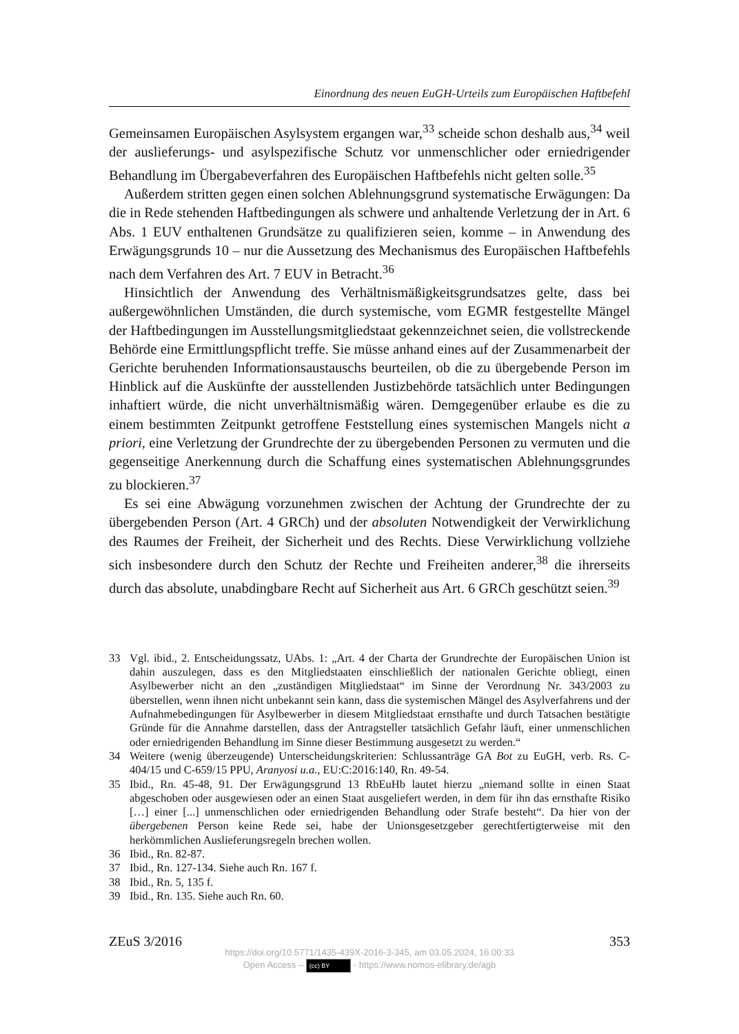Einordnung des neuen EuGH-Urteils zum Europäischen Haftbefehl
Gemeinsamen Europäischen Asylsystem ergangen war,<sup>33</sup> scheide schon deshalb aus,<sup>34</sup> weil der auslieferungs- und asylspezifische Schutz vor unmenschlicher oder erniedrigender Behandlung im Übergabeverfahren des Europäischen Haftbefehls nicht gelten solle.<sup>35</sup>
Außerdem stritten gegen einen solchen Ablehnungsgrund systematische Erwägungen: Da die in Rede stehenden Haftbedingungen als schwere und anhaltende Verletzung der in Art. 6 Abs. 1 EUV enthaltenen Grundsätze zu qualifizieren seien, komme – in Anwendung des Erwägungsgrunds 10 – nur die Aussetzung des Mechanismus des Europäischen Haftbefehls nach dem Verfahren des Art. 7 EUV in Betracht.<sup>36</sup>
Hinsichtlich der Anwendung des Verhältnismäßigkeitsgrundsatzes gelte, dass bei außergewöhnlichen Umständen, die durch systemische, vom EGMR festgestellte Mängel der Haftbedingungen im Ausstellungsmitgliedstaat gekennzeichnet seien, die vollstreckende Behörde eine Ermittlungspflicht treffe. Sie müsse anhand eines auf der Zusammenarbeit der Gerichte beruhenden Informationsaustauschs beurteilen, ob die zu übergebende Person im Hinblick auf die Auskünfte der ausstellenden Justizbehörde tatsächlich unter Bedingungen inhaftiert würde, die nicht unverhältnismäßig wären. Demgegenüber erlaube es die zu einem bestimmten Zeitpunkt getroffene Feststellung eines systemischen Mangels nicht a priori, eine Verletzung der Grundrechte der zu übergebenden Personen zu vermuten und die gegenseitige Anerkennung durch die Schaffung eines systematischen Ablehnungsgrundes zu blockieren.<sup>37</sup>
Es sei eine Abwägung vorzunehmen zwischen der Achtung der Grundrechte der zu übergebenden Person (Art. 4 GRCh) und der absoluten Notwendigkeit der Verwirklichung des Raumes der Freiheit, der Sicherheit und des Rechts. Diese Verwirklichung vollziehe sich insbesondere durch den Schutz der Rechte und Freiheiten anderer,<sup>38</sup> die ihrerseits durch das absolute, unabdingbare Recht auf Sicherheit aus Art. 6 GRCh geschützt seien.<sup>39</sup>
33 Vgl. ibid., 2. Entscheidungssatz, UAbs. 1: „Art. 4 der Charta der Grundrechte der Europäischen Union ist dahin auszulegen, dass es den Mitgliedstaaten einschließlich der nationalen Gerichte obliegt, einen Asylbewerber nicht an den „zuständigen Mitgliedstaat“ im Sinne der Verordnung Nr. 343/2003 zu überstellen, wenn ihnen nicht unbekannt sein kann, dass die systemischen Mängel des Asylverfahrens und der Aufnahmebedingungen für Asylbewerber in diesem Mitgliedstaat ernsthafte und durch Tatsachen bestätigte Gründe für die Annahme darstellen, dass der Antragsteller tatsächlich Gefahr läuft, einer unmenschlichen oder erniedrigenden Behandlung im Sinne dieser Bestimmung ausgesetzt zu werden.“
34 Weitere (wenig überzeugende) Unterscheidungskriterien: Schlussanträge GA Bot zu EuGH, verb. Rs. C-404/15 und C-659/15 PPU, Aranyosi u.a., EU:C:2016:140, Rn. 49-54.
35 Ibid., Rn. 45-48, 91. Der Erwägungsgrund 13 RbEuHb lautet hierzu „niemand sollte in einen Staat abgeschoben oder ausgewiesen oder an einen Staat ausgeliefert werden, in dem für ihn das ernsthafte Risiko […] einer [...] unmenschlichen oder erniedrigenden Behandlung oder Strafe besteht“. Da hier von der übergebenen Person keine Rede sei, habe der Unionsgesetzgeber gerechtfertigterweise mit den herkömmlichen Auslieferungsregeln brechen wollen.
36 Ibid., Rn. 82-87.
37 Ibid., Rn. 127-134. Siehe auch Rn. 167 f.
38 Ibid., Rn. 5, 135 f.
39 Ibid., Rn. 135. Siehe auch Rn. 60.
ZEuS 3/2016 353
https://doi.org/10.5771/1435-439X-2016-3-345, am 03.05.2024, 16:00:33
Open Access – (cc) BY - https://www.nomos-elibrary.de/agb